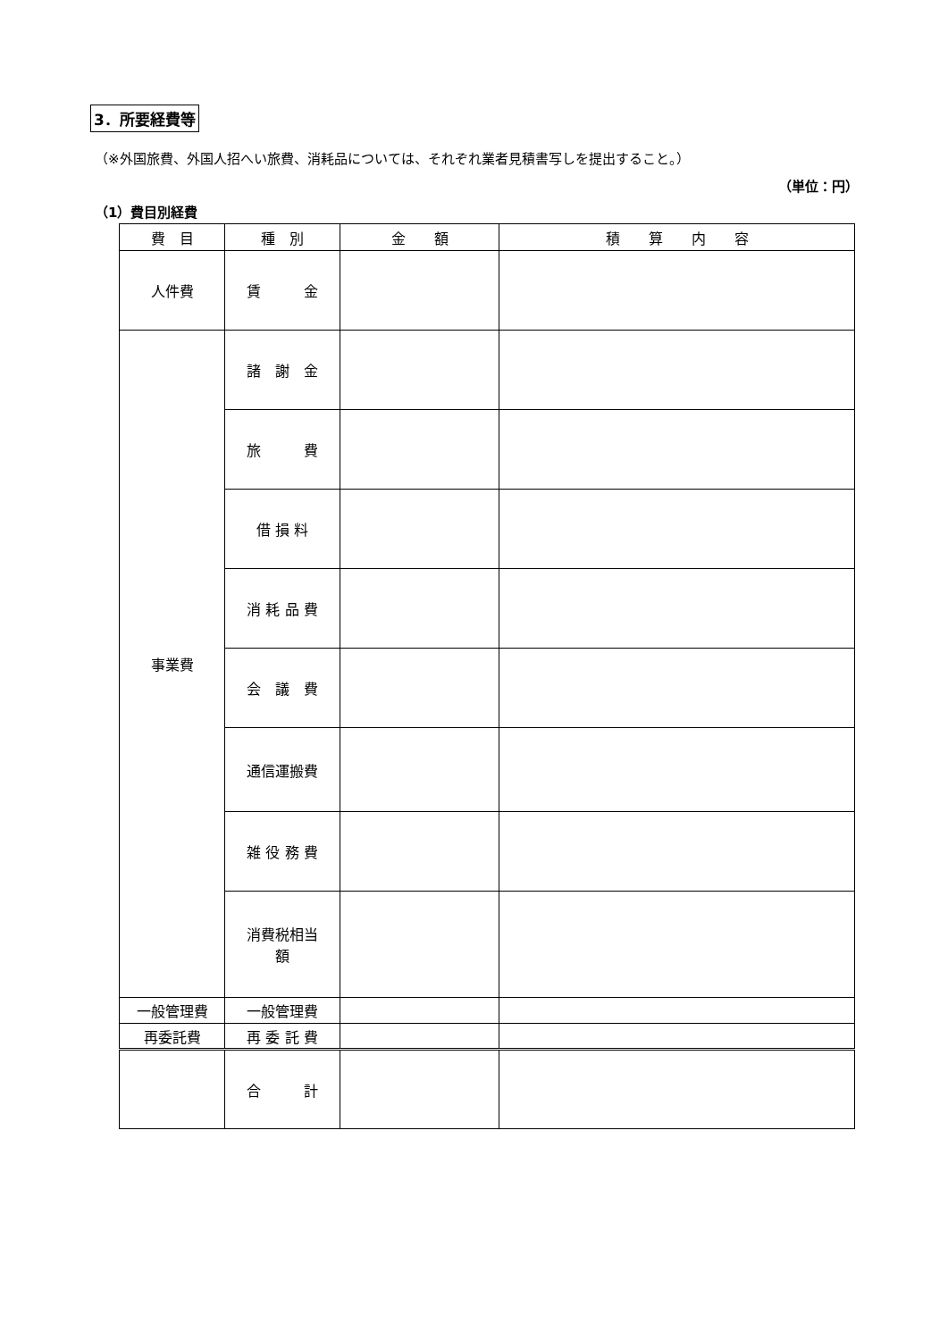3．所要経費等
（※外国旅費、外国人招へい旅費、消耗品については、それぞれ業者見積書写しを提出すること。）
（単位：円）
（1）費目別経費
| 費 目 | 種 別 | 金 額 | 積 算 内 容 |
| --- | --- | --- | --- |
| 人件費 | 賃 金 | | |
| 事業費 | 諸 謝 金 | | |
| | 旅 費 | | |
| | 借 損 料 | | |
| | 消 耗 品 費 | | |
| | 会 議 費 | | |
| | 通信運搬費 | | |
| | 雑 役 務 費 | | |
| | 消費税相当 額 | | |
| 一般管理費 | 一般管理費 | | |
| 再委託費 | 再 委 託 費 | | |
| | 合 計 | | |